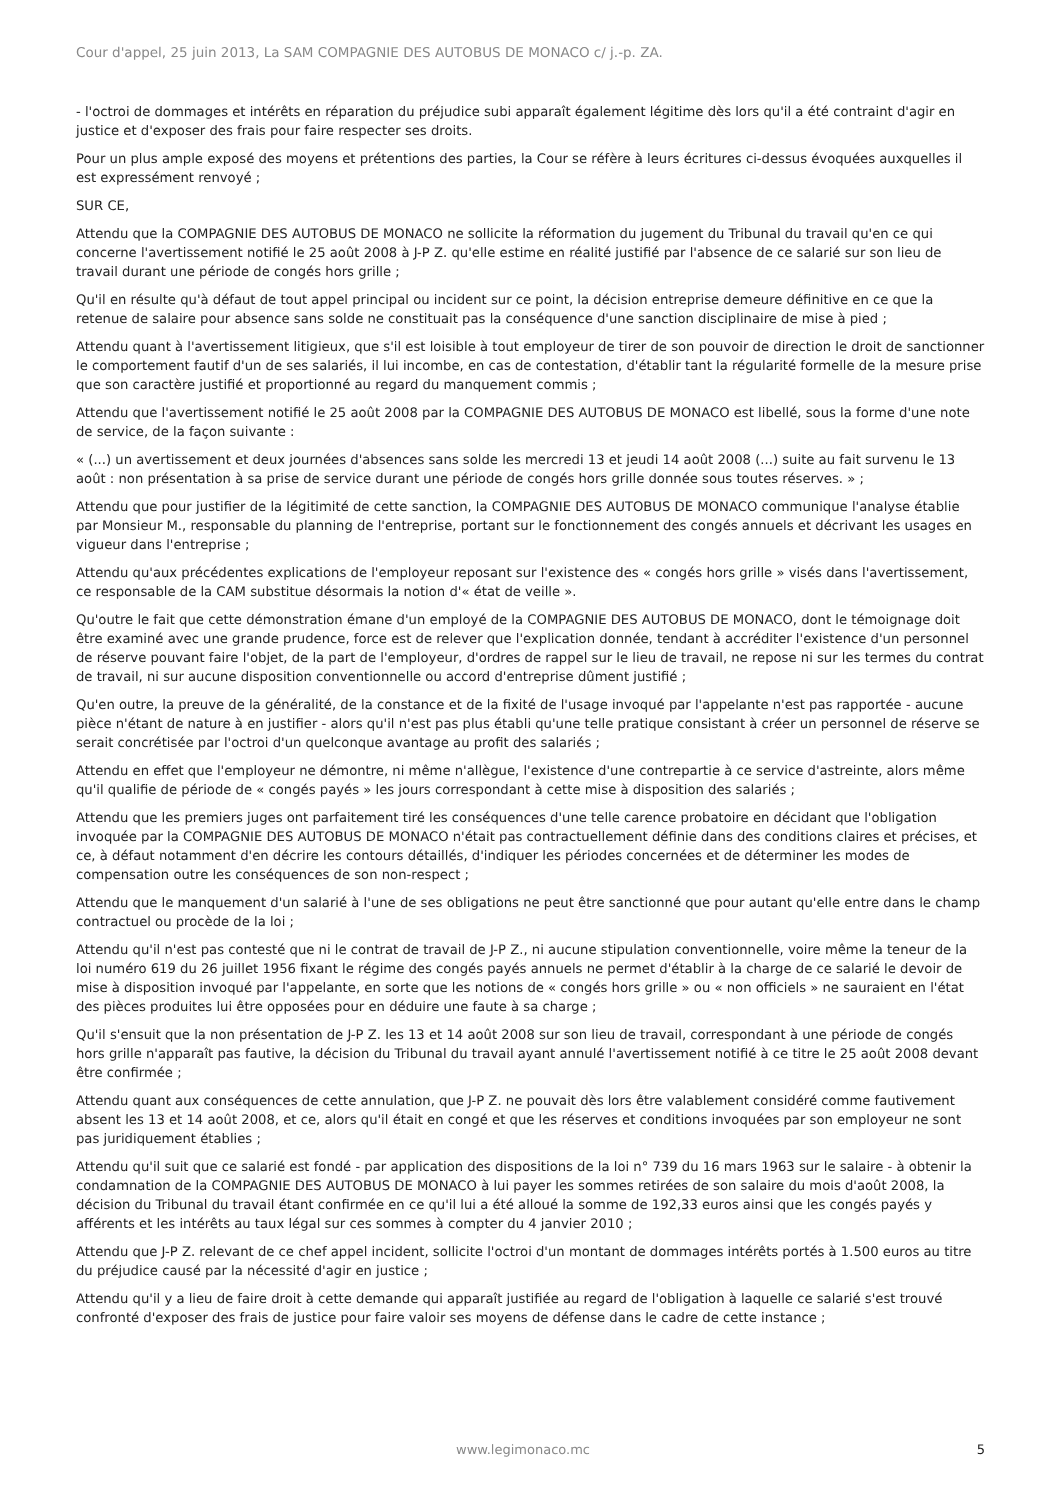Cour d'appel, 25 juin 2013, La SAM COMPAGNIE DES AUTOBUS DE MONACO c/ j.-p. ZA.
- l'octroi de dommages et intérêts en réparation du préjudice subi apparaît également légitime dès lors qu'il a été contraint d'agir en justice et d'exposer des frais pour faire respecter ses droits.
Pour un plus ample exposé des moyens et prétentions des parties, la Cour se réfère à leurs écritures ci-dessus évoquées auxquelles il est expressément renvoyé ;
SUR CE,
Attendu que la COMPAGNIE DES AUTOBUS DE MONACO ne sollicite la réformation du jugement du Tribunal du travail qu'en ce qui concerne l'avertissement notifié le 25 août 2008 à J-P Z. qu'elle estime en réalité justifié par l'absence de ce salarié sur son lieu de travail durant une période de congés hors grille ;
Qu'il en résulte qu'à défaut de tout appel principal ou incident sur ce point, la décision entreprise demeure définitive en ce que la retenue de salaire pour absence sans solde ne constituait pas la conséquence d'une sanction disciplinaire de mise à pied ;
Attendu quant à l'avertissement litigieux, que s'il est loisible à tout employeur de tirer de son pouvoir de direction le droit de sanctionner le comportement fautif d'un de ses salariés, il lui incombe, en cas de contestation, d'établir tant la régularité formelle de la mesure prise que son caractère justifié et proportionné au regard du manquement commis ;
Attendu que l'avertissement notifié le 25 août 2008 par la COMPAGNIE DES AUTOBUS DE MONACO est libellé, sous la forme d'une note de service, de la façon suivante :
« (...) un avertissement et deux journées d'absences sans solde les mercredi 13 et jeudi 14 août 2008 (...) suite au fait survenu le 13 août : non présentation à sa prise de service durant une période de congés hors grille donnée sous toutes réserves. » ;
Attendu que pour justifier de la légitimité de cette sanction, la COMPAGNIE DES AUTOBUS DE MONACO communique l'analyse établie par Monsieur M., responsable du planning de l'entreprise, portant sur le fonctionnement des congés annuels et décrivant les usages en vigueur dans l'entreprise ;
Attendu qu'aux précédentes explications de l'employeur reposant sur l'existence des « congés hors grille » visés dans l'avertissement, ce responsable de la CAM substitue désormais la notion d'« état de veille ».
Qu'outre le fait que cette démonstration émane d'un employé de la COMPAGNIE DES AUTOBUS DE MONACO, dont le témoignage doit être examiné avec une grande prudence, force est de relever que l'explication donnée, tendant à accréditer l'existence d'un personnel de réserve pouvant faire l'objet, de la part de l'employeur, d'ordres de rappel sur le lieu de travail, ne repose ni sur les termes du contrat de travail, ni sur aucune disposition conventionnelle ou accord d'entreprise dûment justifié ;
Qu'en outre, la preuve de la généralité, de la constance et de la fixité de l'usage invoqué par l'appelante n'est pas rapportée - aucune pièce n'étant de nature à en justifier - alors qu'il n'est pas plus établi qu'une telle pratique consistant à créer un personnel de réserve se serait concrétisée par l'octroi d'un quelconque avantage au profit des salariés ;
Attendu en effet que l'employeur ne démontre, ni même n'allègue, l'existence d'une contrepartie à ce service d'astreinte, alors même qu'il qualifie de période de « congés payés » les jours correspondant à cette mise à disposition des salariés ;
Attendu que les premiers juges ont parfaitement tiré les conséquences d'une telle carence probatoire en décidant que l'obligation invoquée par la COMPAGNIE DES AUTOBUS DE MONACO n'était pas contractuellement définie dans des conditions claires et précises, et ce, à défaut notamment d'en décrire les contours détaillés, d'indiquer les périodes concernées et de déterminer les modes de compensation outre les conséquences de son non-respect ;
Attendu que le manquement d'un salarié à l'une de ses obligations ne peut être sanctionné que pour autant qu'elle entre dans le champ contractuel ou procède de la loi ;
Attendu qu'il n'est pas contesté que ni le contrat de travail de J-P Z., ni aucune stipulation conventionnelle, voire même la teneur de la loi numéro 619 du 26 juillet 1956 fixant le régime des congés payés annuels ne permet d'établir à la charge de ce salarié le devoir de mise à disposition invoqué par l'appelante, en sorte que les notions de « congés hors grille » ou « non officiels » ne sauraient en l'état des pièces produites lui être opposées pour en déduire une faute à sa charge ;
Qu'il s'ensuit que la non présentation de J-P Z. les 13 et 14 août 2008 sur son lieu de travail, correspondant à une période de congés hors grille n'apparaît pas fautive, la décision du Tribunal du travail ayant annulé l'avertissement notifié à ce titre le 25 août 2008 devant être confirmée ;
Attendu quant aux conséquences de cette annulation, que J-P Z. ne pouvait dès lors être valablement considéré comme fautivement absent les 13 et 14 août 2008, et ce, alors qu'il était en congé et que les réserves et conditions invoquées par son employeur ne sont pas juridiquement établies ;
Attendu qu'il suit que ce salarié est fondé - par application des dispositions de la loi n° 739 du 16 mars 1963 sur le salaire - à obtenir la condamnation de la COMPAGNIE DES AUTOBUS DE MONACO à lui payer les sommes retirées de son salaire du mois d'août 2008, la décision du Tribunal du travail étant confirmée en ce qu'il lui a été alloué la somme de 192,33 euros ainsi que les congés payés y afférents et les intérêts au taux légal sur ces sommes à compter du 4 janvier 2010 ;
Attendu que J-P Z. relevant de ce chef appel incident, sollicite l'octroi d'un montant de dommages intérêts portés à 1.500 euros au titre du préjudice causé par la nécessité d'agir en justice ;
Attendu qu'il y a lieu de faire droit à cette demande qui apparaît justifiée au regard de l'obligation à laquelle ce salarié s'est trouvé confronté d'exposer des frais de justice pour faire valoir ses moyens de défense dans le cadre de cette instance ;
www.legimonaco.mc 5